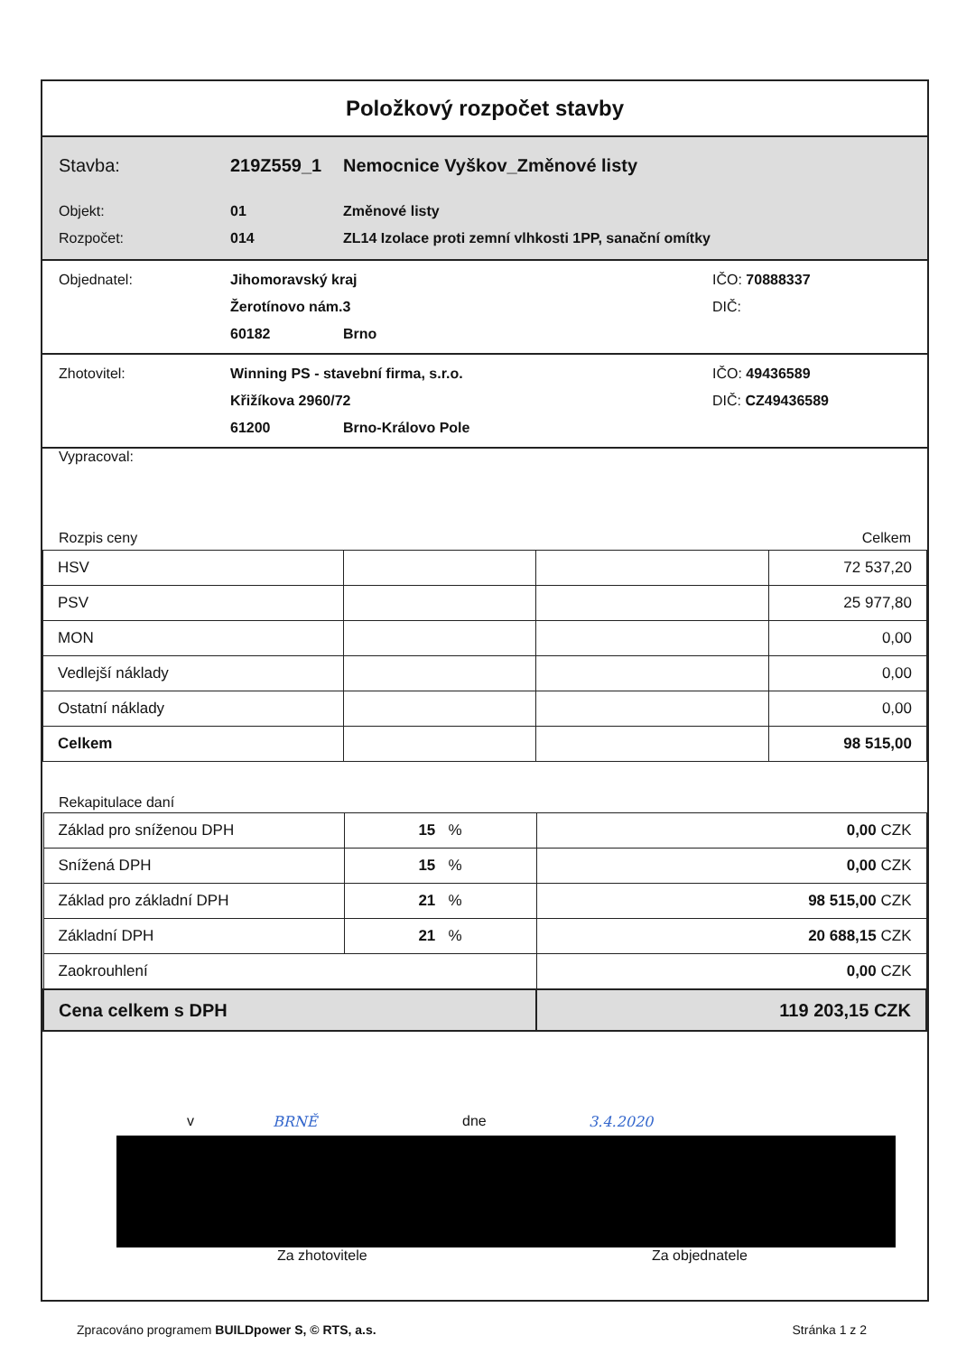Položkový rozpočet stavby
Stavba: 219Z559_1 Nemocnice Vyškov_Změnové listy
Objekt: 01 Změnové listy
Rozpočet: 014 ZL14 Izolace proti zemní vlhkosti 1PP, sanační omítky
Objednatel: Jihomoravský kraj IČO: 70888337
Žerotínovo nám.3 DIČ:
60182 Brno
Zhotovitel: Winning PS - stavební firma, s.r.o. IČO: 49436589
Křižíkova 2960/72 DIČ: CZ49436589
61200 Brno-Královo Pole
Vypracoval:
Rozpis ceny Celkem
| HSV | | | 72 537,20 |
| PSV | | | 25 977,80 |
| MON | | | 0,00 |
| Vedlejší náklady | | | 0,00 |
| Ostatní náklady | | | 0,00 |
| Celkem | | | 98 515,00 |
Rekapitulace daní
| Základ pro sníženou DPH | 15 % | 0,00 CZK |
| Snížená DPH | 15 % | 0,00 CZK |
| Základ pro základní DPH | 21 % | 98 515,00 CZK |
| Základní DPH | 21 % | 20 688,15 CZK |
| Zaokrouhlení | | 0,00 CZK |
| Cena celkem s DPH | | 119 203,15 CZK |
v BRNĚ dne 3.4.2020
Za zhotovitele Za objednatele
Zpracováno programem BUILDpower S, © RTS, a.s. Stránka 1 z 2